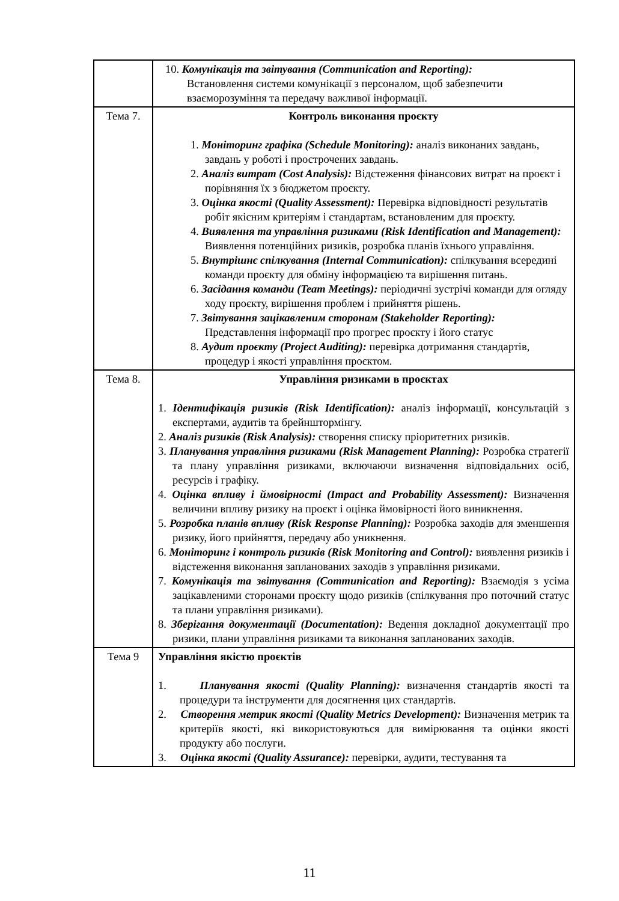| | 10. Комунікація та звітування (Communication and Reporting): Встановлення системи комунікації з персоналом, щоб забезпечити взаєморозуміння та передачу важливої інформації. |
| Тема 7. | Контроль виконання проєкту 1. Моніторинг графіка (Schedule Monitoring): аналіз виконаних завдань, завдань у роботі і прострочених завдань. 2. Аналіз витрат (Cost Analysis): Відстеження фінансових витрат на проєкт і порівняння їх з бюджетом проєкту. 3. Оцінка якості (Quality Assessment): Перевірка відповідності результатів робіт якісним критеріям і стандартам, встановленим для проєкту. 4. Виявлення та управління ризиками (Risk Identification and Management): Виявлення потенційних ризиків, розробка планів їхнього управління. 5. Внутрішнє спілкування (Internal Communication): спілкування всередині команди проєкту для обміну інформацією та вирішення питань. 6. Засідання команди (Team Meetings): періодичні зустрічі команди для огляду ходу проєкту, вирішення проблем і прийняття рішень. 7. Звітування зацікавленим сторонам (Stakeholder Reporting): Представлення інформації про прогрес проєкту і його статус 8. Аудит проєкту (Project Auditing): перевірка дотримання стандартів, процедур і якості управління проєктом. |
| Тема 8. | Управління ризиками в проєктах 1. Ідентифікація ризиків (Risk Identification): аналіз інформації, консультацій з експертами, аудитів та брейнштормінгу. 2. Аналіз ризиків (Risk Analysis): створення списку пріоритетних ризиків. 3. Планування управління ризиками (Risk Management Planning): Розробка стратегії та плану управління ризиками, включаючи визначення відповідальних осіб, ресурсів і графіку. 4. Оцінка впливу і ймовірності (Impact and Probability Assessment): Визначення величини впливу ризику на проєкт і оцінка ймовірності його виникнення. 5. Розробка планів впливу (Risk Response Planning): Розробка заходів для зменшення ризику, його прийняття, передачу або уникнення. 6. Моніторинг і контроль ризиків (Risk Monitoring and Control): виявлення ризиків і відстеження виконання запланованих заходів з управління ризиками. 7. Комунікація та звітування (Communication and Reporting): Взаємодія з усіма зацікавленими сторонами проєкту щодо ризиків (спілкування про поточний статус та плани управління ризиками). 8. Зберігання документації (Documentation): Ведення докладної документації про ризики, плани управління ризиками та виконання запланованих заходів. |
| Тема 9 | Управління якістю проєктів 1. Планування якості (Quality Planning): визначення стандартів якості та процедури та інструменти для досягнення цих стандартів. 2. Створення метрик якості (Quality Metrics Development): Визначення метрик та критеріїв якості, які використовуються для вимірювання та оцінки якості продукту або послуги. 3. Оцінка якості (Quality Assurance): перевірки, аудити, тестування та |
11